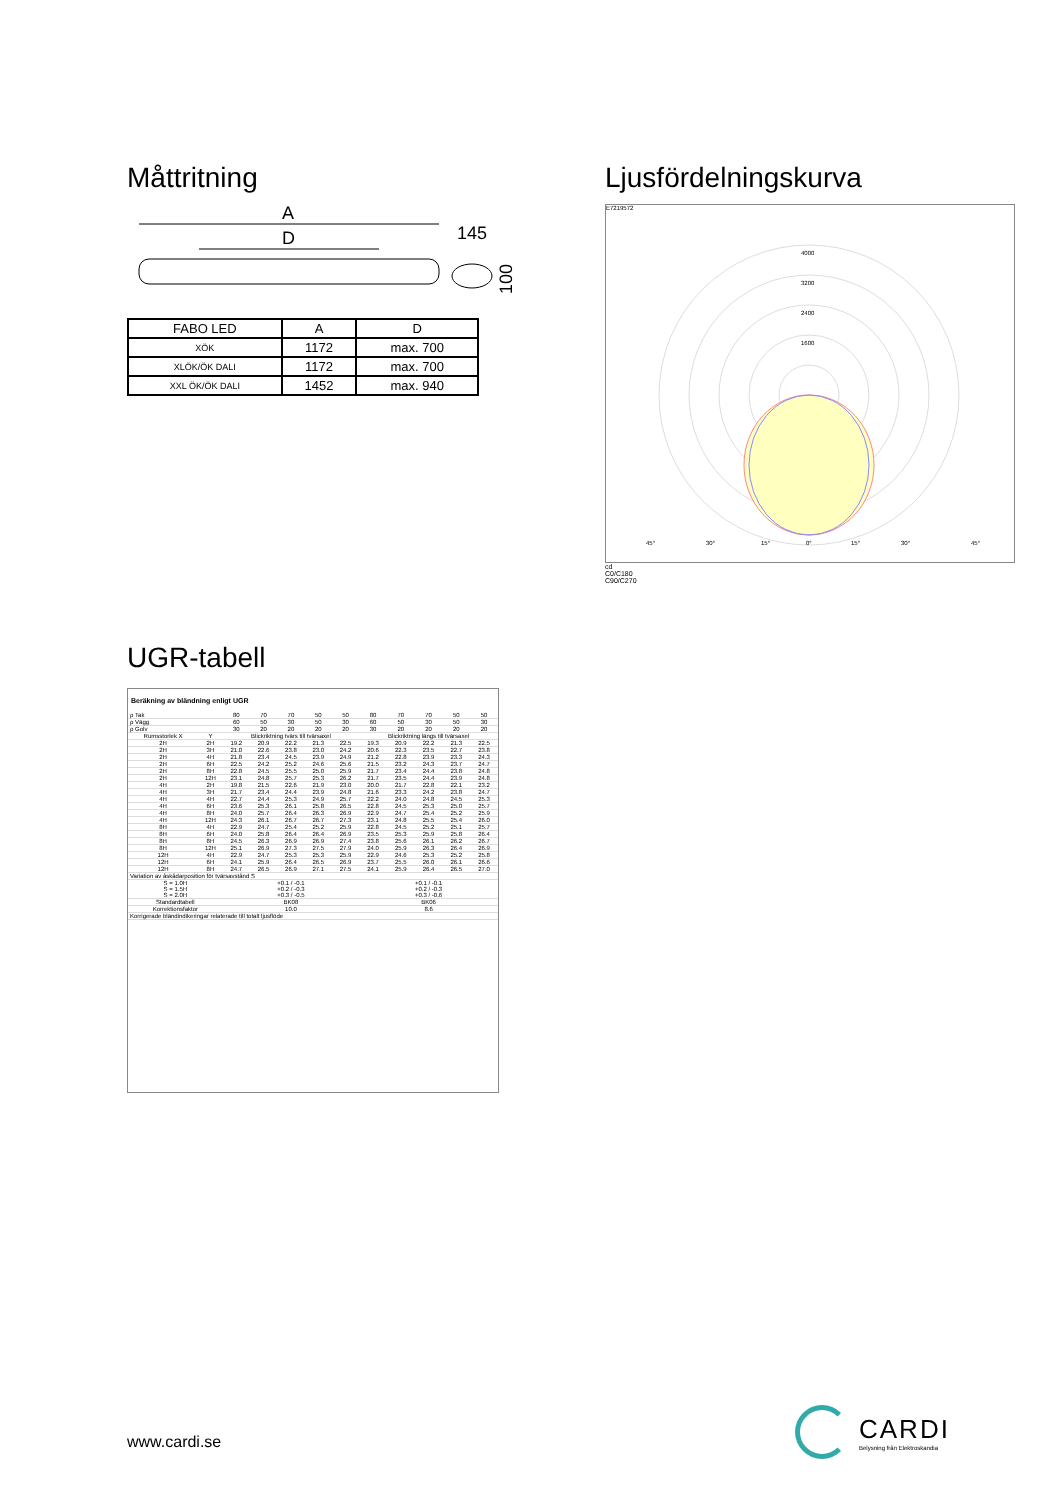Måttritning
A
D
145
100
| FABO LED | A | D |
| XÖK | 1172 | max. 700 |
| XLÖK/ÖK DALI | 1172 | max. 700 |
| XXL ÖK/ÖK DALI | 1452 | max. 940 |
Ljusfördelningskurva
E7219572
4000
3200
2400
1600
45°
30°
15°
0°
15°
30°
45°
cd
C0/C180
C90/C270
UGR-tabell
Beräkning av bländning enligt UGR
| ρ Tak | | 80 | 70 | 70 | 50 | 50 | 80 | 70 | 70 | 50 | 50 |
| ρ Vägg | | 60 | 50 | 30 | 50 | 30 | 60 | 50 | 30 | 50 | 30 |
| ρ Golv | | 30 | 20 | 20 | 20 | 20 | 30 | 20 | 20 | 20 | 20 |
| Rumsstorlek X | Y | Blickriktning tvärs till tvärsaxel | | | | | Blickriktning längs till tvärsaxel | | | | |
| 2H | 2H | 19.2 | 20.9 | 22.2 | 21.3 | 22.5 | 19.3 | 20.9 | 22.2 | 21.3 | 22.5 |
| 2H | 3H | 21.0 | 22.6 | 23.8 | 23.0 | 24.2 | 20.6 | 22.3 | 23.5 | 22.7 | 23.8 |
| 2H | 4H | 21.8 | 23.4 | 24.5 | 23.9 | 24.9 | 21.2 | 22.8 | 23.9 | 23.3 | 24.3 |
| 2H | 6H | 22.5 | 24.2 | 25.2 | 24.6 | 25.6 | 21.5 | 23.2 | 24.3 | 23.7 | 24.7 |
| 2H | 8H | 22.8 | 24.5 | 25.5 | 25.0 | 25.9 | 21.7 | 23.4 | 24.4 | 23.8 | 24.8 |
| 2H | 12H | 23.1 | 24.8 | 25.7 | 25.3 | 26.2 | 21.7 | 23.5 | 24.4 | 23.9 | 24.8 |
| 4H | 2H | 19.8 | 21.5 | 22.6 | 21.9 | 23.0 | 20.0 | 21.7 | 22.8 | 22.1 | 23.2 |
| 4H | 3H | 21.7 | 23.4 | 24.4 | 23.9 | 24.8 | 21.6 | 23.3 | 24.2 | 23.8 | 24.7 |
| 4H | 4H | 22.7 | 24.4 | 25.3 | 24.9 | 25.7 | 22.2 | 24.0 | 24.8 | 24.5 | 25.3 |
| 4H | 6H | 23.6 | 25.3 | 26.1 | 25.8 | 26.5 | 22.8 | 24.5 | 25.3 | 25.0 | 25.7 |
| 4H | 8H | 24.0 | 25.7 | 26.4 | 26.3 | 26.9 | 22.9 | 24.7 | 25.4 | 25.2 | 25.9 |
| 4H | 12H | 24.3 | 26.1 | 26.7 | 26.7 | 27.3 | 23.1 | 24.8 | 25.5 | 25.4 | 26.0 |
| 8H | 4H | 22.9 | 24.7 | 25.4 | 25.2 | 25.9 | 22.8 | 24.5 | 25.2 | 25.1 | 25.7 |
| 8H | 6H | 24.0 | 25.8 | 26.4 | 26.4 | 26.9 | 23.5 | 25.3 | 25.9 | 25.8 | 26.4 |
| 8H | 8H | 24.5 | 26.3 | 26.9 | 26.9 | 27.4 | 23.8 | 25.6 | 26.1 | 26.2 | 26.7 |
| 8H | 12H | 25.1 | 26.9 | 27.3 | 27.5 | 27.9 | 24.0 | 25.9 | 26.3 | 26.4 | 26.9 |
| 12H | 4H | 22.9 | 24.7 | 25.3 | 25.3 | 25.9 | 22.9 | 24.6 | 25.3 | 25.2 | 25.8 |
| 12H | 6H | 24.1 | 25.9 | 26.4 | 26.5 | 26.9 | 23.7 | 25.5 | 26.0 | 26.1 | 26.6 |
| 12H | 8H | 24.7 | 26.5 | 26.9 | 27.1 | 27.5 | 24.1 | 25.9 | 26.4 | 26.5 | 27.0 |
| Variation av åskådarposition för tvärsavstånd S | | | | | | | | | | | |
| S = 1.0H S = 1.5H S = 2.0H | | +0.1 / -0.1 +0.2 / -0.3 +0.3 / -0.5 | | | | | +0.1 / -0.1 +0.2 / -0.3 +0.3 / -0.6 | | | | |
| Standardtabell | | BK08 | | | | | BK06 | | | | |
| Korrektionsfaktor | | 10.0 | | | | | 8.6 | | | | |
| Korrigerade bländindikeringar relaterade till totalt ljusflöde | | | | | | | | | | | |
www.cardi.se
CARDI
Belysning från Elektroskandia